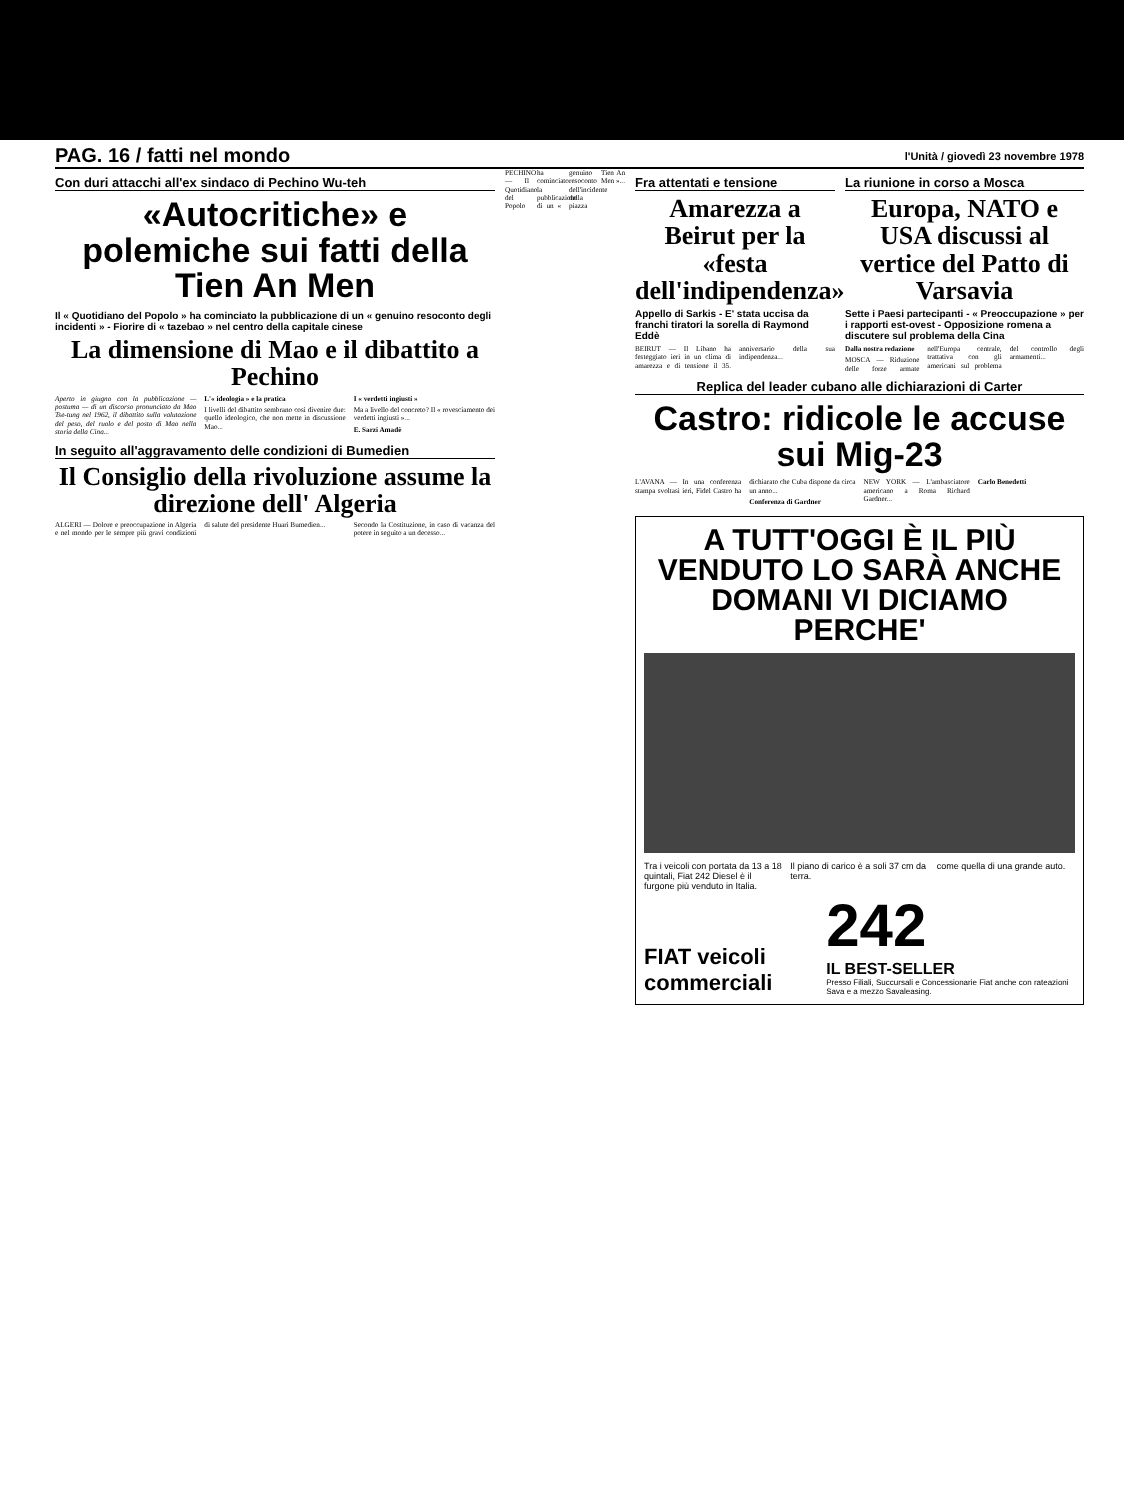PAG. 16 / fatti nel mondo l'Unità / giovedì 23 novembre 1978
Con duri attacchi all'ex sindaco di Pechino Wu-teh
«Autocritiche» e polemiche sui fatti della Tien An Men
Il « Quotidiano del Popolo » ha cominciato la pubblicazione di un « genuino resoconto degli incidenti » - Fiorire di « tazebao » nel centro della capitale cinese
La dimensione di Mao e il dibattito a Pechino
Aperto in giugno con la pubblicazione — postuma — di un discorso pronunciato da Mao Tse-tung nel 1962, il dibattito sulla valutazione del peso, del ruolo e del posto di Mao nella storia della Cina...
L'« ideologia » e la pratica
I livelli del dibattito sembrano così divenire due: quello ideologico, che non mette in discussione Mao...
I « verdetti ingiusti »
Ma a livello del concreto? Il « rovesciamento dei verdetti ingiusti »...
E. Sarzi Amadè
In seguito all'aggravamento delle condizioni di Bumedien
Il Consiglio della rivoluzione assume la direzione dell' Algeria
ALGERI — Dolore e preoccupazione in Algeria e nel mondo per le sempre più gravi condizioni di salute del presidente Huari Bumedien...
Secondo la Costituzione, in caso di vacanza del potere in seguito a un decesso...
PECHINO — Il Quotidiano del Popolo ha cominciato la pubblicazione di un « genuino resoconto dell'incidente della piazza Tien An Men »...
Fra attentati e tensione
Amarezza a Beirut per la «festa dell'indipendenza»
Appello di Sarkis - E' stata uccisa da franchi tiratori la sorella di Raymond Eddè
BEIRUT — Il Libano ha festeggiato ieri in un clima di amarezza e di tensione il 35. anniversario della sua indipendenza...
La riunione in corso a Mosca
Europa, NATO e USA discussi al vertice del Patto di Varsavia
Sette i Paesi partecipanti - « Preoccupazione » per i rapporti est-ovest - Opposizione romena a discutere sul problema della Cina
Dalla nostra redazione
MOSCA — Riduzione delle forze armate nell'Europa centrale, trattativa con gli americani sul problema del controllo degli armamenti...
Replica del leader cubano alle dichiarazioni di Carter
Castro: ridicole le accuse sui Mig-23
L'AVANA — In una conferenza stampa svoltasi ieri, Fidel Castro ha dichiarato che Cuba dispone da circa un anno...
Conferenza di Gardner
NEW YORK — L'ambasciatore americano a Roma Richard Gardner...
Carlo Benedetti
A TUTT'OGGI È IL PIÙ VENDUTO LO SARÀ ANCHE DOMANI VI DICIAMO PERCHE'
Tra i veicoli con portata da 13 a 18 quintali, Fiat 242 Diesel è il furgone più venduto in Italia.
Il piano di carico è a soli 37 cm da terra.
come quella di una grande auto.
FIAT veicoli commerciali
242
IL BEST-SELLER
Presso Filiali, Succursali e Concessionarie Fiat anche con rateazioni Sava e a mezzo Savaleasing.